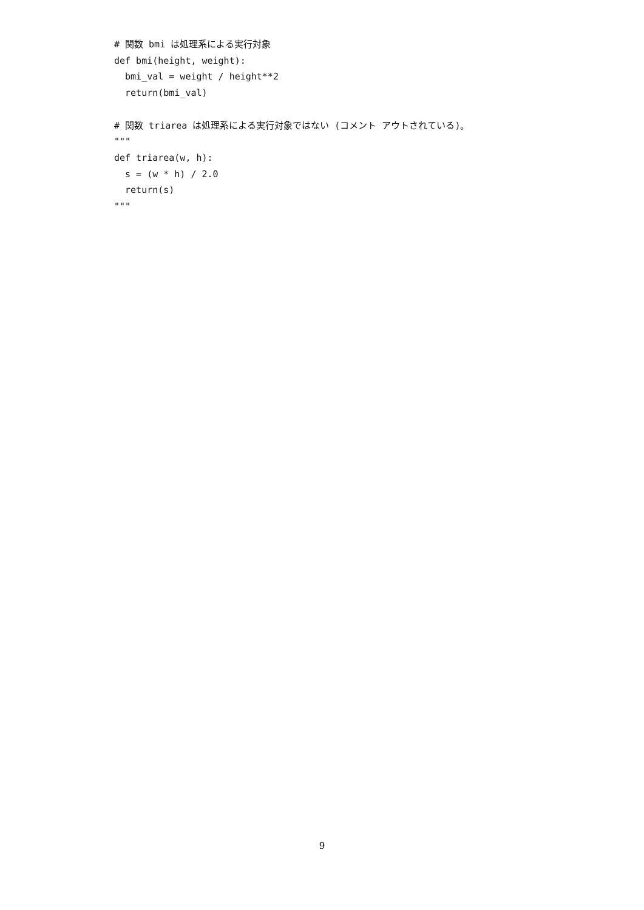# 関数 bmi は処理系による実行対象
def bmi(height, weight):
  bmi_val = weight / height**2
  return(bmi_val)

# 関数 triarea は処理系による実行対象ではない (コメント アウトされている)。
"""
def triarea(w, h):
  s = (w * h) / 2.0
  return(s)
"""
9